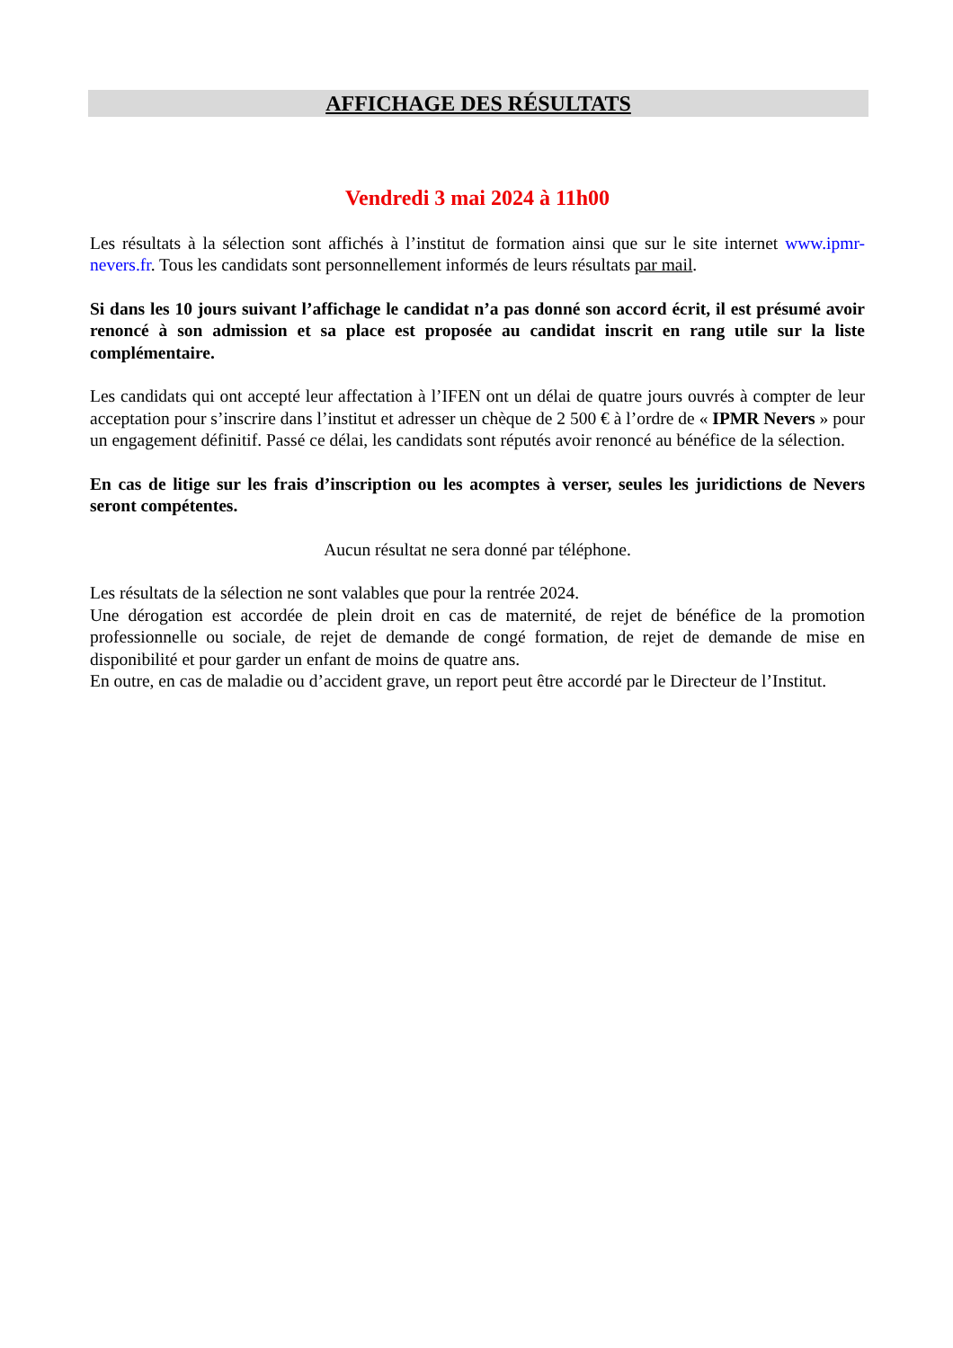AFFICHAGE DES RÉSULTATS
Vendredi 3 mai 2024 à 11h00
Les résultats à la sélection sont affichés à l’institut de formation ainsi que sur le site internet www.ipmr-nevers.fr. Tous les candidats sont personnellement informés de leurs résultats par mail.
Si dans les 10 jours suivant l’affichage le candidat n’a pas donné son accord écrit, il est présumé avoir renoncé à son admission et sa place est proposée au candidat inscrit en rang utile sur la liste complémentaire.
Les candidats qui ont accepté leur affectation à l’IFEN ont un délai de quatre jours ouvrés à compter de leur acceptation pour s’inscrire dans l’institut et adresser un chèque de 2 500 € à l’ordre de « IPMR Nevers » pour un engagement définitif. Passé ce délai, les candidats sont réputés avoir renoncé au bénéfice de la sélection.
En cas de litige sur les frais d’inscription ou les acomptes à verser, seules les juridictions de Nevers seront compétentes.
Aucun résultat ne sera donné par téléphone.
Les résultats de la sélection ne sont valables que pour la rentrée 2024.
Une dérogation est accordée de plein droit en cas de maternité, de rejet de bénéfice de la promotion professionnelle ou sociale, de rejet de demande de congé formation, de rejet de demande de mise en disponibilité et pour garder un enfant de moins de quatre ans.
En outre, en cas de maladie ou d’accident grave, un report peut être accordé par le Directeur de l’Institut.